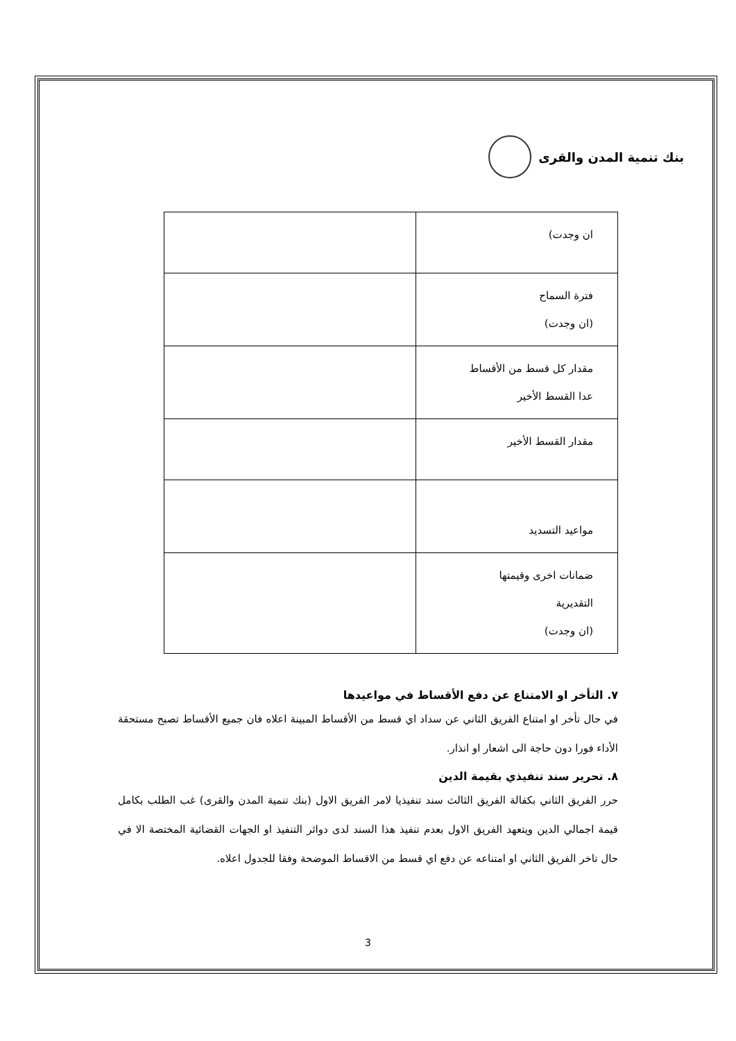بنك تنمية المدن والقرى
| ان وجدت) | |
| فترة السماح (ان وجدت) | |
| مقدار كل قسط من الأقساط عدا القسط الأخير | |
| مقدار القسط الأخير | |
| مواعيد التسديد | |
| ضمانات اخرى وقيمتها التقديرية (ان وجدت) | |
٧. التأخر او الامتناع عن دفع الأقساط في مواعيدها
في حال تأخر او امتناع الفريق الثاني عن سداد اي قسط من الأقساط المبينة اعلاه فان جميع الأقساط تصبح مستحقة الأداء فورا دون حاجة الى اشعار او انذار.
٨. تحرير سند تنفيذي بقيمة الدين
حرر الفريق الثاني بكفالة الفريق الثالث سند تنفيذيا لامر الفريق الاول (بنك تنمية المدن والقرى) غب الطلب بكامل قيمة اجمالي الدين ويتعهد الفريق الاول بعدم تنفيذ هذا السند لدى دوائر التنفيذ او الجهات القضائية المختصة الا في حال تاخر الفريق الثاني او امتناعه عن دفع اي قسط من الاقساط الموضحة وفقا للجدول اعلاه.
3